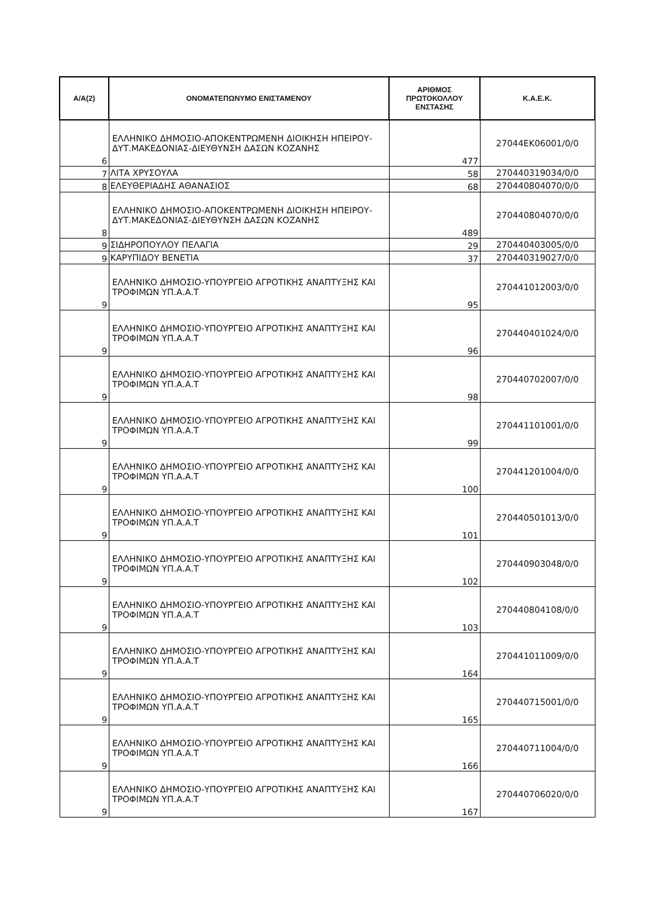| Α/Α(2) | ΟΝΟΜΑΤΕΠΩΝΥΜΟ ΕΝΙΣΤΑΜΕΝΟΥ | ΑΡΙΘΜΟΣ ΠΡΩΤΟΚΟΛΛΟΥ ΕΝΣΤΑΣΗΣ | Κ.Α.Ε.Κ. |
| --- | --- | --- | --- |
| 6 | ΕΛΛΗΝΙΚΟ ΔΗΜΟΣΙΟ-ΑΠΟΚΕΝΤΡΩΜΕΝΗ ΔΙΟΙΚΗΣΗ ΗΠΕΙΡΟΥ-ΔΥΤ.ΜΑΚΕΔΟΝΙΑΣ-ΔΙΕΥΘΥΝΣΗ ΔΑΣΩΝ ΚΟΖΑΝΗΣ | 477 | 27044ΕΚ06001/0/0 |
| 7 | ΛΙΤΑ ΧΡΥΣΟΥΛΑ | 58 | 270440319034/0/0 |
| 8 | ΕΛΕΥΘΕΡΙΑΔΗΣ ΑΘΑΝΑΣΙΟΣ | 68 | 270440804070/0/0 |
| 8 | ΕΛΛΗΝΙΚΟ ΔΗΜΟΣΙΟ-ΑΠΟΚΕΝΤΡΩΜΕΝΗ ΔΙΟΙΚΗΣΗ ΗΠΕΙΡΟΥ-ΔΥΤ.ΜΑΚΕΔΟΝΙΑΣ-ΔΙΕΥΘΥΝΣΗ ΔΑΣΩΝ ΚΟΖΑΝΗΣ | 489 | 270440804070/0/0 |
| 9 | ΣΙΔΗΡΟΠΟΥΛΟΥ ΠΕΛΑΓΙΑ | 29 | 270440403005/0/0 |
| 9 | ΚΑΡΥΠΙΔΟΥ ΒΕΝΕΤΙΑ | 37 | 270440319027/0/0 |
| 9 | ΕΛΛΗΝΙΚΟ ΔΗΜΟΣΙΟ-ΥΠΟΥΡΓΕΙΟ ΑΓΡΟΤΙΚΗΣ ΑΝΑΠΤΥΞΗΣ ΚΑΙ ΤΡΟΦΙΜΩΝ ΥΠ.Α.Α.Τ | 95 | 270441012003/0/0 |
| 9 | ΕΛΛΗΝΙΚΟ ΔΗΜΟΣΙΟ-ΥΠΟΥΡΓΕΙΟ ΑΓΡΟΤΙΚΗΣ ΑΝΑΠΤΥΞΗΣ ΚΑΙ ΤΡΟΦΙΜΩΝ ΥΠ.Α.Α.Τ | 96 | 270440401024/0/0 |
| 9 | ΕΛΛΗΝΙΚΟ ΔΗΜΟΣΙΟ-ΥΠΟΥΡΓΕΙΟ ΑΓΡΟΤΙΚΗΣ ΑΝΑΠΤΥΞΗΣ ΚΑΙ ΤΡΟΦΙΜΩΝ ΥΠ.Α.Α.Τ | 98 | 270440702007/0/0 |
| 9 | ΕΛΛΗΝΙΚΟ ΔΗΜΟΣΙΟ-ΥΠΟΥΡΓΕΙΟ ΑΓΡΟΤΙΚΗΣ ΑΝΑΠΤΥΞΗΣ ΚΑΙ ΤΡΟΦΙΜΩΝ ΥΠ.Α.Α.Τ | 99 | 270441101001/0/0 |
| 9 | ΕΛΛΗΝΙΚΟ ΔΗΜΟΣΙΟ-ΥΠΟΥΡΓΕΙΟ ΑΓΡΟΤΙΚΗΣ ΑΝΑΠΤΥΞΗΣ ΚΑΙ ΤΡΟΦΙΜΩΝ ΥΠ.Α.Α.Τ | 100 | 270441201004/0/0 |
| 9 | ΕΛΛΗΝΙΚΟ ΔΗΜΟΣΙΟ-ΥΠΟΥΡΓΕΙΟ ΑΓΡΟΤΙΚΗΣ ΑΝΑΠΤΥΞΗΣ ΚΑΙ ΤΡΟΦΙΜΩΝ ΥΠ.Α.Α.Τ | 101 | 270440501013/0/0 |
| 9 | ΕΛΛΗΝΙΚΟ ΔΗΜΟΣΙΟ-ΥΠΟΥΡΓΕΙΟ ΑΓΡΟΤΙΚΗΣ ΑΝΑΠΤΥΞΗΣ ΚΑΙ ΤΡΟΦΙΜΩΝ ΥΠ.Α.Α.Τ | 102 | 270440903048/0/0 |
| 9 | ΕΛΛΗΝΙΚΟ ΔΗΜΟΣΙΟ-ΥΠΟΥΡΓΕΙΟ ΑΓΡΟΤΙΚΗΣ ΑΝΑΠΤΥΞΗΣ ΚΑΙ ΤΡΟΦΙΜΩΝ ΥΠ.Α.Α.Τ | 103 | 270440804108/0/0 |
| 9 | ΕΛΛΗΝΙΚΟ ΔΗΜΟΣΙΟ-ΥΠΟΥΡΓΕΙΟ ΑΓΡΟΤΙΚΗΣ ΑΝΑΠΤΥΞΗΣ ΚΑΙ ΤΡΟΦΙΜΩΝ ΥΠ.Α.Α.Τ | 164 | 270441011009/0/0 |
| 9 | ΕΛΛΗΝΙΚΟ ΔΗΜΟΣΙΟ-ΥΠΟΥΡΓΕΙΟ ΑΓΡΟΤΙΚΗΣ ΑΝΑΠΤΥΞΗΣ ΚΑΙ ΤΡΟΦΙΜΩΝ ΥΠ.Α.Α.Τ | 165 | 270440715001/0/0 |
| 9 | ΕΛΛΗΝΙΚΟ ΔΗΜΟΣΙΟ-ΥΠΟΥΡΓΕΙΟ ΑΓΡΟΤΙΚΗΣ ΑΝΑΠΤΥΞΗΣ ΚΑΙ ΤΡΟΦΙΜΩΝ ΥΠ.Α.Α.Τ | 166 | 270440711004/0/0 |
| 9 | ΕΛΛΗΝΙΚΟ ΔΗΜΟΣΙΟ-ΥΠΟΥΡΓΕΙΟ ΑΓΡΟΤΙΚΗΣ ΑΝΑΠΤΥΞΗΣ ΚΑΙ ΤΡΟΦΙΜΩΝ ΥΠ.Α.Α.Τ | 167 | 270440706020/0/0 |